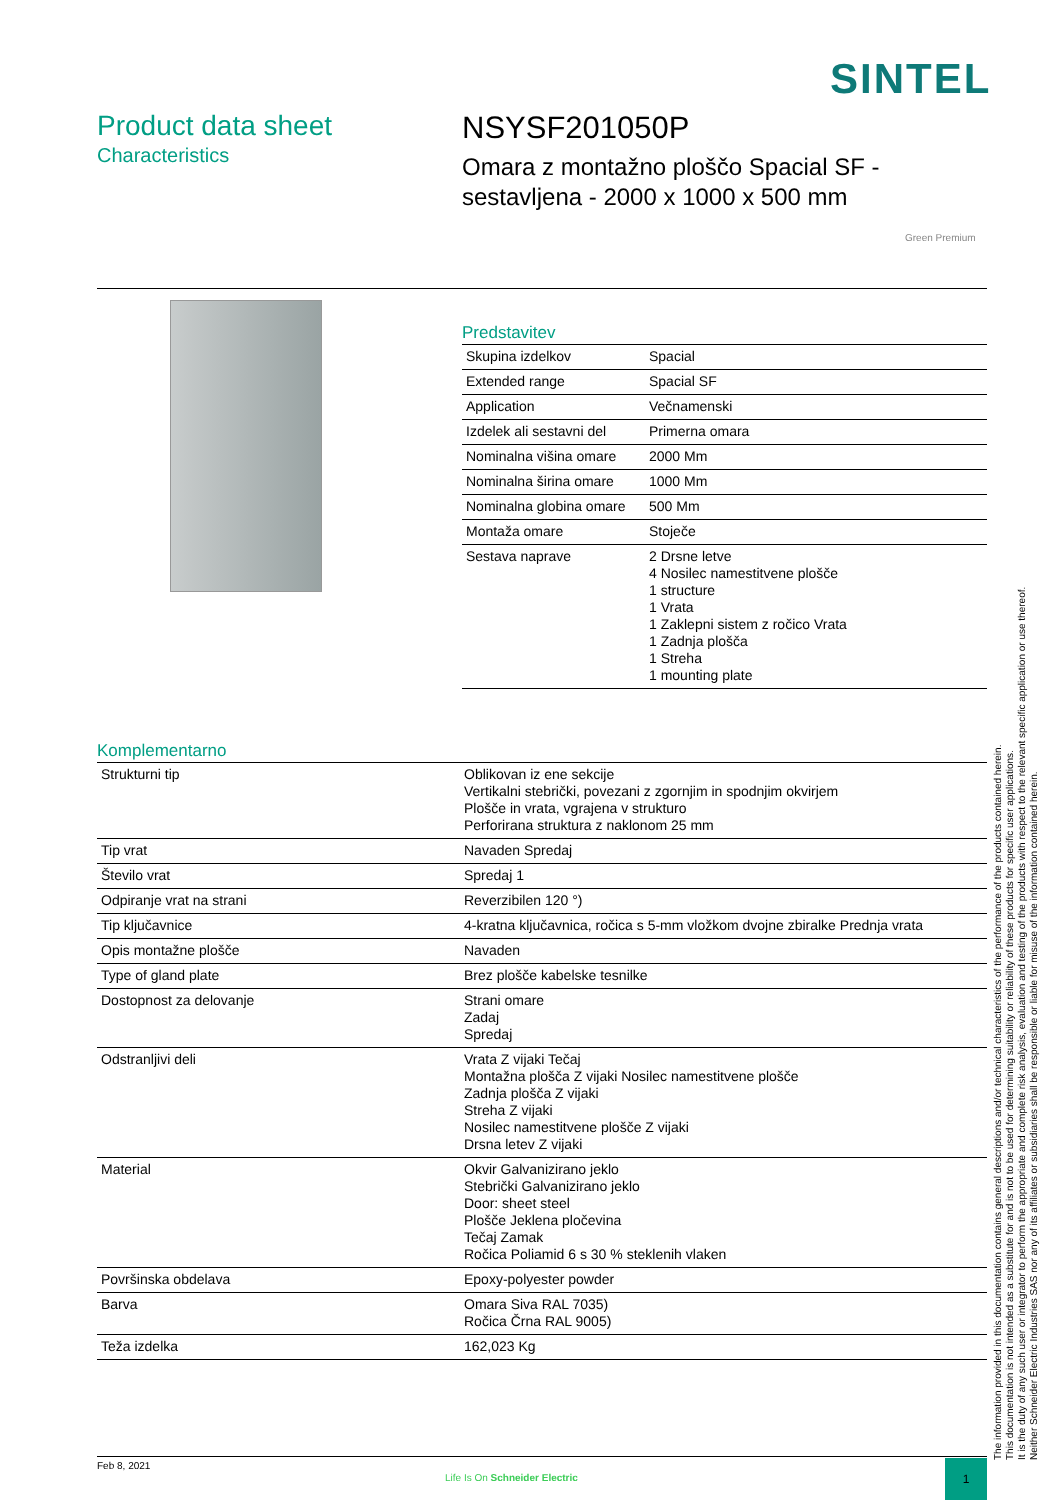SINTEL
Product data sheet
Characteristics
NSYSF201050P
Omara z montažno ploščo Spacial SF -
sestavljena - 2000 x 1000 x 500 mm
Green Premium
Predstavitev
| Skupina izdelkov | Spacial |
| Extended range | Spacial SF |
| Application | Večnamenski |
| Izdelek ali sestavni del | Primerna omara |
| Nominalna višina omare | 2000 Mm |
| Nominalna širina omare | 1000 Mm |
| Nominalna globina omare | 500 Mm |
| Montaža omare | Stoječe |
| Sestava naprave | 2 Drsne letve 4 Nosilec namestitvene plošče 1 structure 1 Vrata 1 Zaklepni sistem z ročico Vrata 1 Zadnja plošča 1 Streha 1 mounting plate |
Komplementarno
| Strukturni tip | Oblikovan iz ene sekcije Vertikalni stebrički, povezani z zgornjim in spodnjim okvirjem Plošče in vrata, vgrajena v strukturo Perforirana struktura z naklonom 25 mm |
| Tip vrat | Navaden Spredaj |
| Število vrat | Spredaj 1 |
| Odpiranje vrat na strani | Reverzibilen 120 °) |
| Tip ključavnice | 4-kratna ključavnica, ročica s 5-mm vložkom dvojne zbiralke Prednja vrata |
| Opis montažne plošče | Navaden |
| Type of gland plate | Brez plošče kabelske tesnilke |
| Dostopnost za delovanje | Strani omare Zadaj Spredaj |
| Odstranljivi deli | Vrata Z vijaki Tečaj Montažna plošča Z vijaki Nosilec namestitvene plošče Zadnja plošča Z vijaki Streha Z vijaki Nosilec namestitvene plošče Z vijaki Drsna letev Z vijaki |
| Material | Okvir Galvanizirano jeklo Stebrički Galvanizirano jeklo Door: sheet steel Plošče Jeklena pločevina Tečaj Zamak Ročica Poliamid 6 s 30 % steklenih vlaken |
| Površinska obdelava | Epoxy-polyester powder |
| Barva | Omara Siva RAL 7035) Ročica Črna RAL 9005) |
| Teža izdelka | 162,023 Kg |
The information provided in this documentation contains general descriptions and/or technical characteristics of the performance of the products contained herein.
This documentation is not intended as a substitute for and is not to be used for determining suitability or reliability of these products for specific user applications.
It is the duty of any such user or integrator to perform the appropriate and complete risk analysis, evaluation and testing of the products with respect to the relevant specific application or use thereof.
Neither Schneider Electric Industries SAS nor any of its affiliates or subsidiaries shall be responsible or liable for misuse of the information contained herein.
Feb 8, 2021
Life Is On Schneider Electric
1